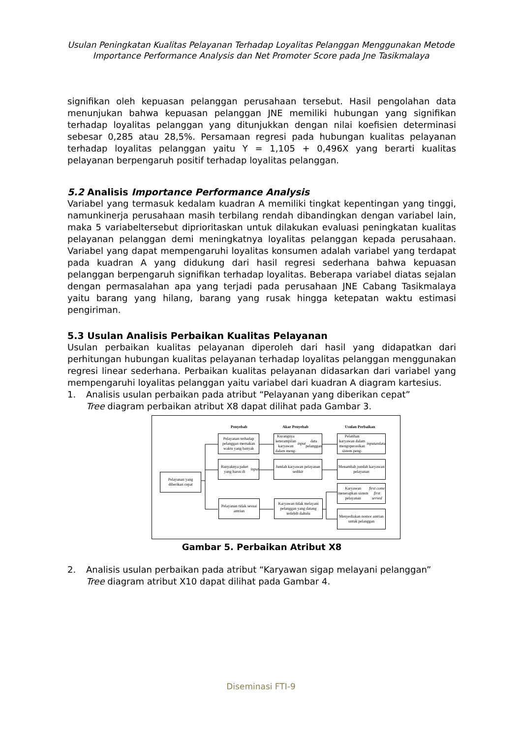Usulan Peningkatan Kualitas Pelayanan Terhadap Loyalitas Pelanggan Menggunakan Metode
Importance Performance Analysis dan Net Promoter Score pada Jne Tasikmalaya
signifikan oleh kepuasan pelanggan perusahaan tersebut. Hasil pengolahan data menunjukan bahwa kepuasan pelanggan JNE memiliki hubungan yang signifikan terhadap loyalitas pelanggan yang ditunjukkan dengan nilai koefisien determinasi sebesar 0,285 atau 28,5%. Persamaan regresi pada hubungan kualitas pelayanan terhadap loyalitas pelanggan yaitu Y = 1,105 + 0,496X yang berarti kualitas pelayanan berpengaruh positif terhadap loyalitas pelanggan.
5.2 Analisis Importance Performance Analysis
Variabel yang termasuk kedalam kuadran A memiliki tingkat kepentingan yang tinggi, namunkinerja perusahaan masih terbilang rendah dibandingkan dengan variabel lain, maka 5 variabeltersebut diprioritaskan untuk dilakukan evaluasi peningkatan kualitas pelayanan pelanggan demi meningkatnya loyalitas pelanggan kepada perusahaan. Variabel yang dapat mempengaruhi loyalitas konsumen adalah variabel yang terdapat pada kuadran A yang didukung dari hasil regresi sederhana bahwa kepuasan pelanggan berpengaruh signifikan terhadap loyalitas. Beberapa variabel diatas sejalan dengan permasalahan apa yang terjadi pada perusahaan JNE Cabang Tasikmalaya yaitu barang yang hilang, barang yang rusak hingga ketepatan waktu estimasi pengiriman.
5.3 Usulan Analisis Perbaikan Kualitas Pelayanan
Usulan perbaikan kualitas pelayanan diperoleh dari hasil yang didapatkan dari perhitungan hubungan kualitas pelayanan terhadap loyalitas pelanggan menggunakan regresi linear sederhana. Perbaikan kualitas pelayanan didasarkan dari variabel yang mempengaruhi loyalitas pelanggan yaitu variabel dari kuadran A diagram kartesius.
1. Analisis usulan perbaikan pada atribut “Pelayanan yang diberikan cepat”
Tree diagram perbaikan atribut X8 dapat dilihat pada Gambar 3.
Penyebab Akar Penyebab Usulan Perbaikan
Pelayanan yang diberikan cepat
Pelayanan terhadap pelanggan memakan waktu yang banyak
Banyaknya paket yang harus di input
Pelayanan tidak sesuai antrian
Kurangnya keterampilan karyawan dalam meng- input data pelanggan
Jumlah karyawan pelayanan sedikit
Karyawan tidak melayani pelanggan yang datang terlebih dahulu
Pelatihan karyawan dalam mengoperasikan sistem peng- inputan data
Menambah jumlah karyawan pelayanan
Karyawan menerapkan sistem pelayanan first come first served
Menyediakan nomor antrian untuk pelanggan
Gambar 5. Perbaikan Atribut X8
2. Analisis usulan perbaikan pada atribut “Karyawan sigap melayani pelanggan”
Tree diagram atribut X10 dapat dilihat pada Gambar 4.
Diseminasi FTI-9